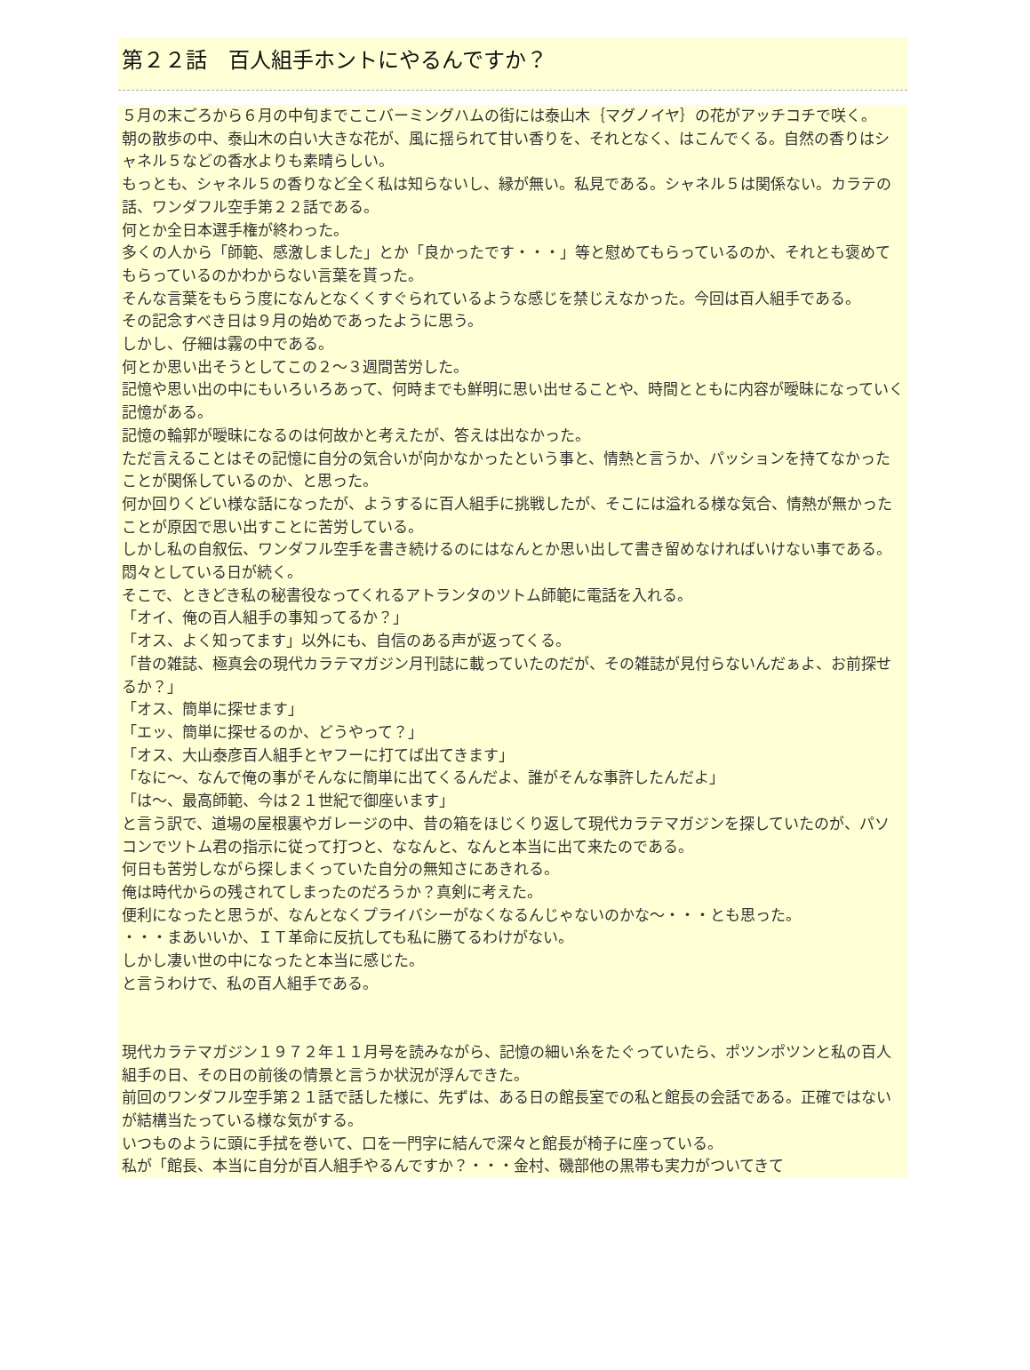第２２話　百人組手ホントにやるんですか？
５月の末ごろから６月の中旬までここバーミングハムの街には泰山木｛マグノイヤ｝の花がアッチコチで咲く。
朝の散歩の中、泰山木の白い大きな花が、風に揺られて甘い香りを、それとなく、はこんでくる。自然の香りはシャネル５などの香水よりも素晴らしい。
もっとも、シャネル５の香りなど全く私は知らないし、縁が無い。私見である。シャネル５は関係ない。カラテの話、ワンダフル空手第２２話である。
何とか全日本選手権が終わった。
多くの人から「師範、感激しました」とか「良かったです・・・」等と慰めてもらっているのか、それとも褒めてもらっているのかわからない言葉を貰った。
そんな言葉をもらう度になんとなくくすぐられているような感じを禁じえなかった。今回は百人組手である。
その記念すべき日は９月の始めであったように思う。
しかし、仔細は霧の中である。
何とか思い出そうとしてこの２～３週間苦労した。
記憶や思い出の中にもいろいろあって、何時までも鮮明に思い出せることや、時間とともに内容が曖昧になっていく記憶がある。
記憶の輪郭が曖昧になるのは何故かと考えたが、答えは出なかった。
ただ言えることはその記憶に自分の気合いが向かなかったという事と、情熱と言うか、パッションを持てなかったことが関係しているのか、と思った。
何か回りくどい様な話になったが、ようするに百人組手に挑戦したが、そこには溢れる様な気合、情熱が無かったことが原因で思い出すことに苦労している。
しかし私の自叙伝、ワンダフル空手を書き続けるのにはなんとか思い出して書き留めなければいけない事である。
悶々としている日が続く。
そこで、ときどき私の秘書役なってくれるアトランタのツトム師範に電話を入れる。
「オイ、俺の百人組手の事知ってるか？」
「オス、よく知ってます」以外にも、自信のある声が返ってくる。
「昔の雑誌、極真会の現代カラテマガジン月刊誌に載っていたのだが、その雑誌が見付らないんだぁよ、お前探せるか？」
「オス、簡単に探せます」
「エッ、簡単に探せるのか、どうやって？」
「オス、大山泰彦百人組手とヤフーに打てば出てきます」
「なに～、なんで俺の事がそんなに簡単に出てくるんだよ、誰がそんな事許したんだよ」
「は～、最高師範、今は２１世紀で御座います」
と言う訳で、道場の屋根裏やガレージの中、昔の箱をほじくり返して現代カラテマガジンを探していたのが、パソコンでツトム君の指示に従って打つと、ななんと、なんと本当に出て来たのである。
何日も苦労しながら探しまくっていた自分の無知さにあきれる。
俺は時代からの残されてしまったのだろうか？真剣に考えた。
便利になったと思うが、なんとなくプライバシーがなくなるんじゃないのかな～・・・とも思った。
・・・まあいいか、ＩＴ革命に反抗しても私に勝てるわけがない。
しかし凄い世の中になったと本当に感じた。
と言うわけで、私の百人組手である。
現代カラテマガジン１９７２年１１月号を読みながら、記憶の細い糸をたぐっていたら、ポツンポツンと私の百人組手の日、その日の前後の情景と言うか状況が浮んできた。
前回のワンダフル空手第２１話で話した様に、先ずは、ある日の館長室での私と館長の会話である。正確ではないが結構当たっている様な気がする。
いつものように頭に手拭を巻いて、口を一門字に結んで深々と館長が椅子に座っている。
私が「館長、本当に自分が百人組手やるんですか？・・・金村、磯部他の黒帯も実力がついてきて